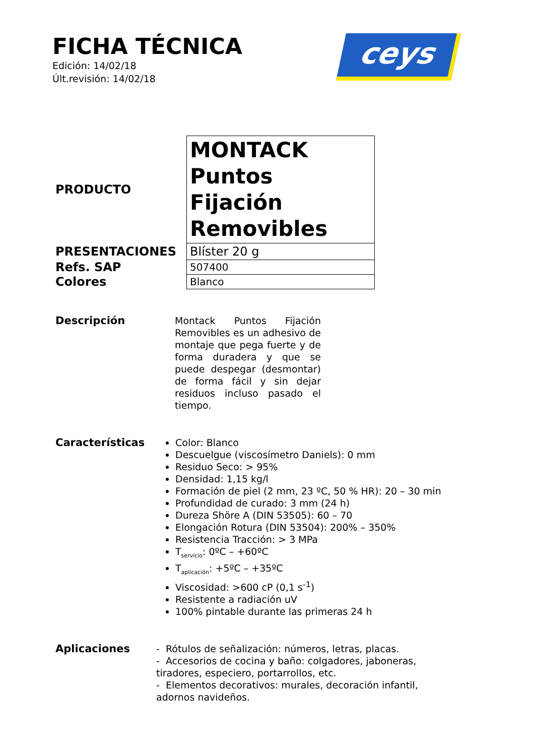FICHA TÉCNICA
Edición: 14/02/18
Últ.revisión: 14/02/18
ceys
| PRODUCTO | MONTACK Puntos Fijación Removibles |
| PRESENTACIONES | Blíster 20 g |
| Refs. SAP | 507400 |
| Colores | Blanco |
Descripción Montack Puntos Fijación Removibles es un adhesivo de montaje que pega fuerte y de forma duradera y que se puede despegar (desmontar) de forma fácil y sin dejar residuos incluso pasado el tiempo.
Características Color: Blanco
Descuelgue (viscosímetro Daniels): 0 mm
Residuo Seco: > 95%
Densidad: 1,15 kg/l
Formación de piel (2 mm, 23 ºC, 50 % HR): 20 – 30 min
Profundidad de curado: 3 mm (24 h)
Dureza Shöre A (DIN 53505): 60 – 70
Elongación Rotura (DIN 53504): 200% – 350%
Resistencia Tracción: > 3 MPa
T<sub>servicio</sub>: 0ºC – +60ºC
T<sub>aplicación</sub>: +5ºC – +35ºC
Viscosidad: >600 cP (0,1 s<sup>-1</sup>)
Resistente a radiación uV
100% pintable durante las primeras 24 h
Aplicaciones - Rótulos de señalización: números, letras, placas.
- Accesorios de cocina y baño: colgadores, jaboneras, tiradores, especiero, portarrollos, etc.
- Elementos decorativos: murales, decoración infantil, adornos navideños.